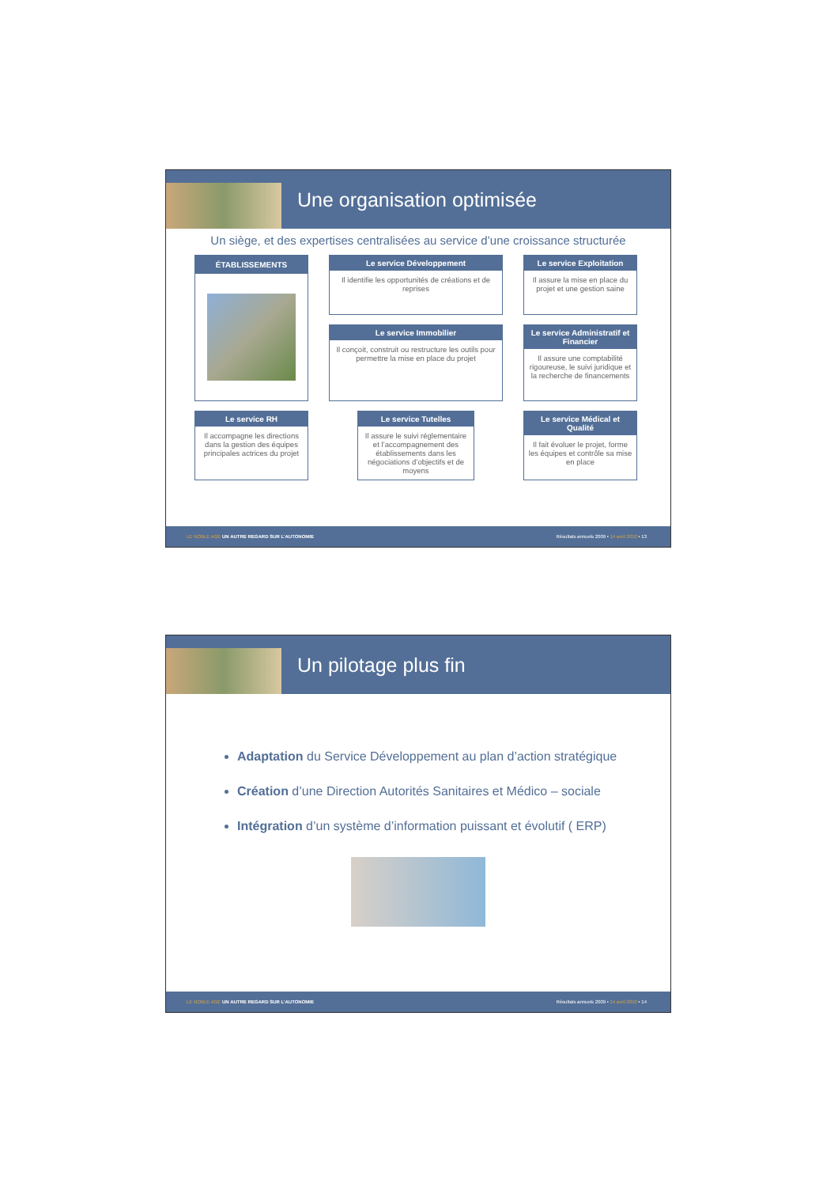Une organisation optimisée
Un siège, et des expertises centralisées au service d’une croissance structurée
Le service Développement
Il identifie les opportunités de créations et de reprises
ÉTABLISSEMENTS
Le service Exploitation
Il assure la mise en place du projet et une gestion saine
Le service Immobilier
Il conçoit, construit ou restructure les outils pour permettre la mise en place du projet
Le service Administratif et Financier
Il assure une comptabilité rigoureuse, le suivi juridique et la recherche de financements
Le service RH
Il accompagne les directions dans la gestion des équipes principales actrices du projet
Le service Tutelles
Il assure le suivi réglementaire et l’accompagnement des établissements dans les négociations d’objectifs et de moyens
Le service Médical et Qualité
Il fait évoluer le projet, forme les équipes et contrôle sa mise en place
LE NOBLE AGE UN AUTRE REGARD SUR L’AUTONOMIE Résultats annuels 2009 • 14 avril 2010 • 13
Un pilotage plus fin
Adaptation du Service Développement au plan d’action stratégique
Création d’une Direction Autorités Sanitaires et Médico – sociale
Intégration d’un système d’information puissant et évolutif ( ERP)
LE NOBLE AGE UN AUTRE REGARD SUR L’AUTONOMIE Résultats annuels 2009 • 14 avril 2010 • 14